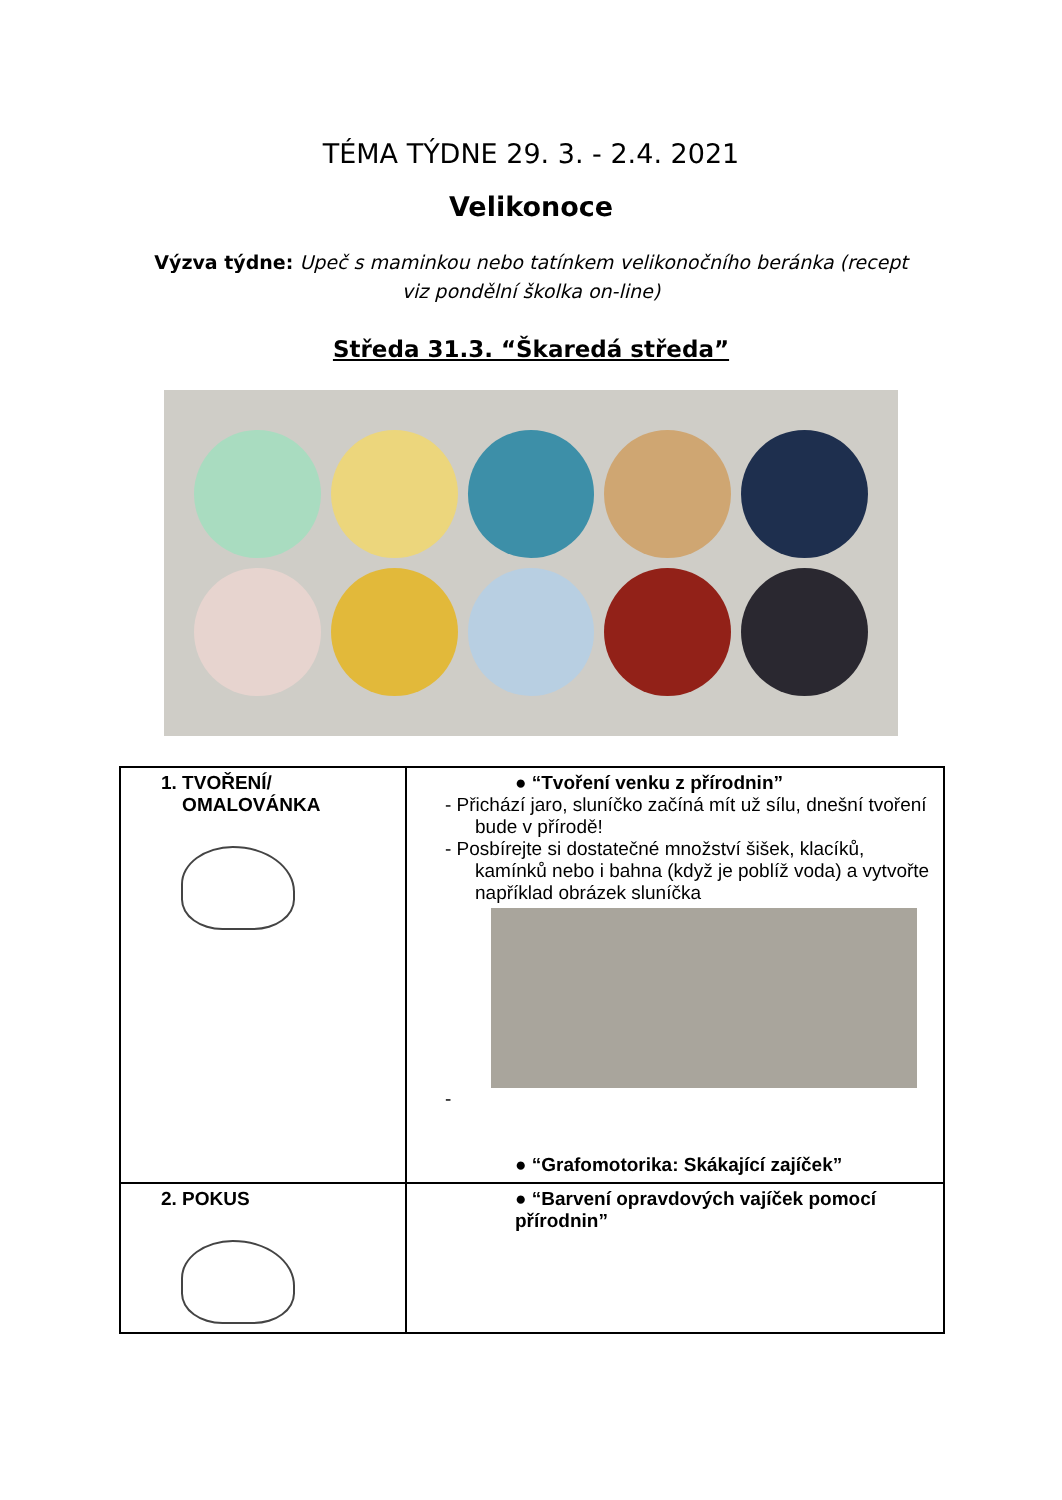TÉMA TÝDNE 29. 3. - 2.4. 2021
Velikonoce
Výzva týdne: Upeč s maminkou nebo tatínkem velikonočního beránka (recept
viz pondělní školka on-line)
Středa 31.3. “Škaredá středa”
| 1. TVOŘENÍ/ OMALOVÁNKA | ● “Tvoření venku z přírodnin” - Přichází jaro, sluníčko začíná mít už sílu, dnešní tvoření bude v přírodě! - Posbírejte si dostatečné množství šišek, klacíků, kamínků nebo i bahna (když je poblíž voda) a vytvořte například obrázek sluníčka - ● “Grafomotorika: Skákající zajíček” |
| 2. POKUS | ● “Barvení opravdových vajíček pomocí přírodnin” |